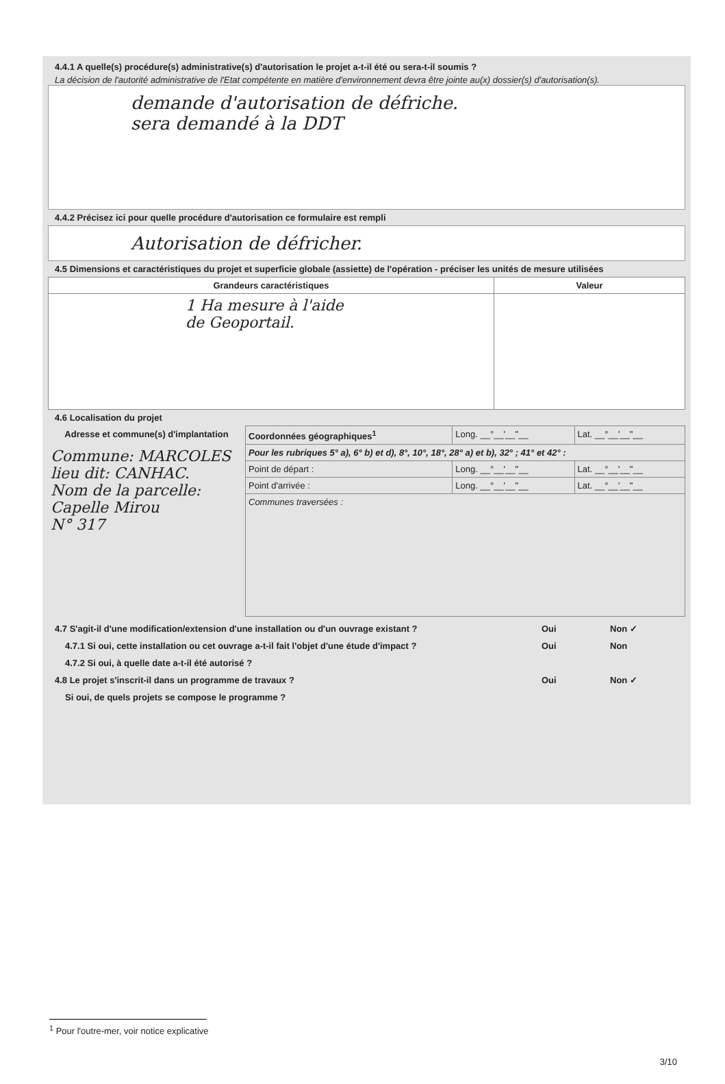4.4.1 A quelle(s) procédure(s) administrative(s) d'autorisation le projet a-t-il été ou sera-t-il soumis ?
La décision de l'autorité administrative de l'Etat compétente en matière d'environnement devra être jointe au(x) dossier(s) d'autorisation(s).
demande d'autorisation de défriche.
sera demandé à la DDT
4.4.2 Précisez ici pour quelle procédure d'autorisation ce formulaire est rempli
Autorisation de défricher.
4.5 Dimensions et caractéristiques du projet et superficie globale (assiette) de l'opération - préciser les unités de mesure utilisées
| Grandeurs caractéristiques | Valeur |
| --- | --- |
| 1 Ha mesure à l'aide de Geoportail. | |
4.6 Localisation du projet
| Adresse et commune(s) d'implantation | Coordonnées géographiques<sup>1</sup> | Long. __°__'__"__ | Lat. __°__'__"__ |
| Commune: MARCOLES lieu dit: CANHAC. Nom de la parcelle: Capelle Mirou N° 317 | Pour les rubriques 5° a), 6° b) et d), 8°, 10°, 18°, 28° a) et b), 32° ; 41° et 42° : | | |
| | Point de départ : | Long. __°__'__"__ | Lat. __°__'__"__ |
| | Point d'arrivée : | Long. __°__'__"__ | Lat. __°__'__"__ |
| | Communes traversées : | | |
4.7 S'agit-il d'une modification/extension d'une installation ou d'un ouvrage existant ? Oui Non ✓
4.7.1 Si oui, cette installation ou cet ouvrage a-t-il fait l'objet d'une étude d'impact ? Oui Non
4.7.2 Si oui, à quelle date a-t-il été autorisé ?
4.8 Le projet s'inscrit-il dans un programme de travaux ? Oui Non ✓
Si oui, de quels projets se compose le programme ?
<sup>1</sup> Pour l'outre-mer, voir notice explicative
3/10